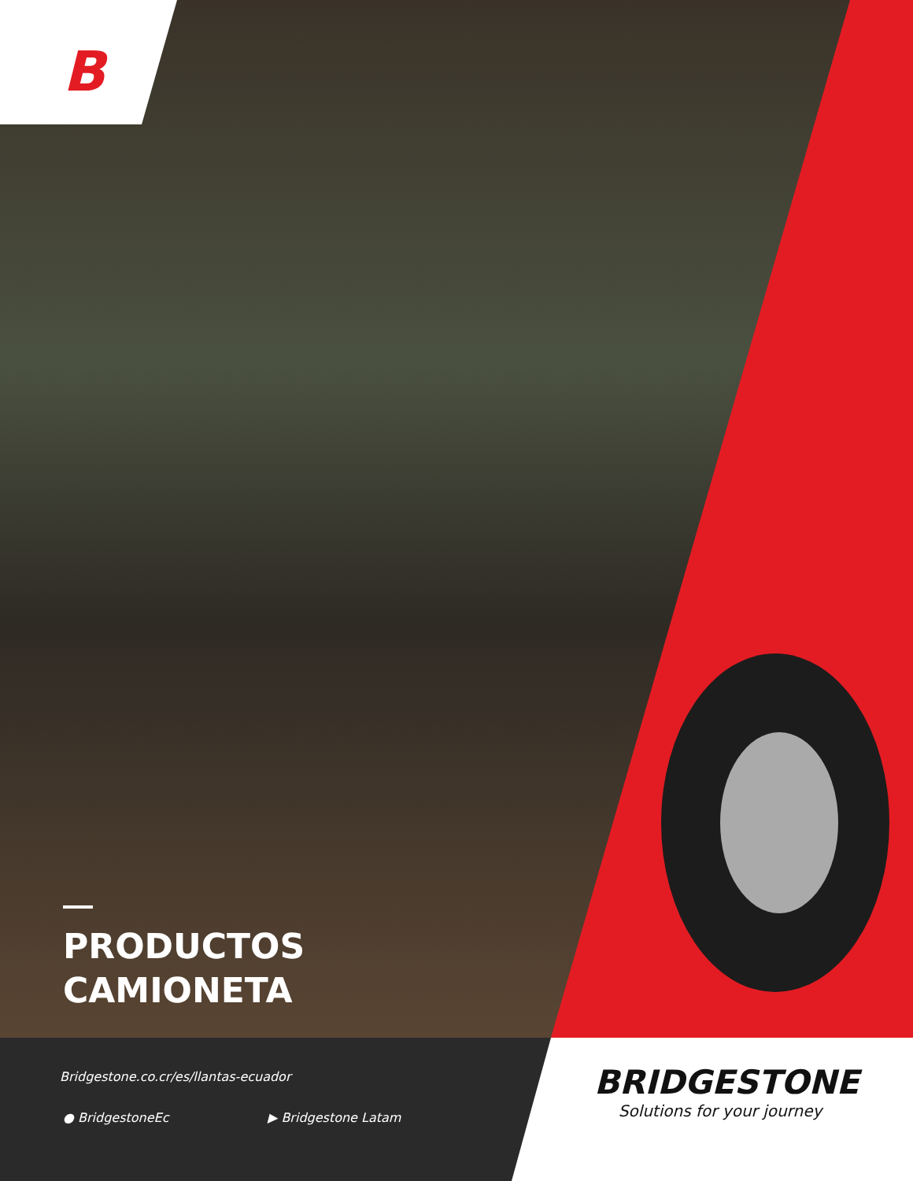B
PRODUCTOS
CAMIONETA
Bridgestone.co.cr/es/llantas-ecuador
● BridgestoneEc ▶ Bridgestone Latam
BRIDGESTONE
Solutions for your journey